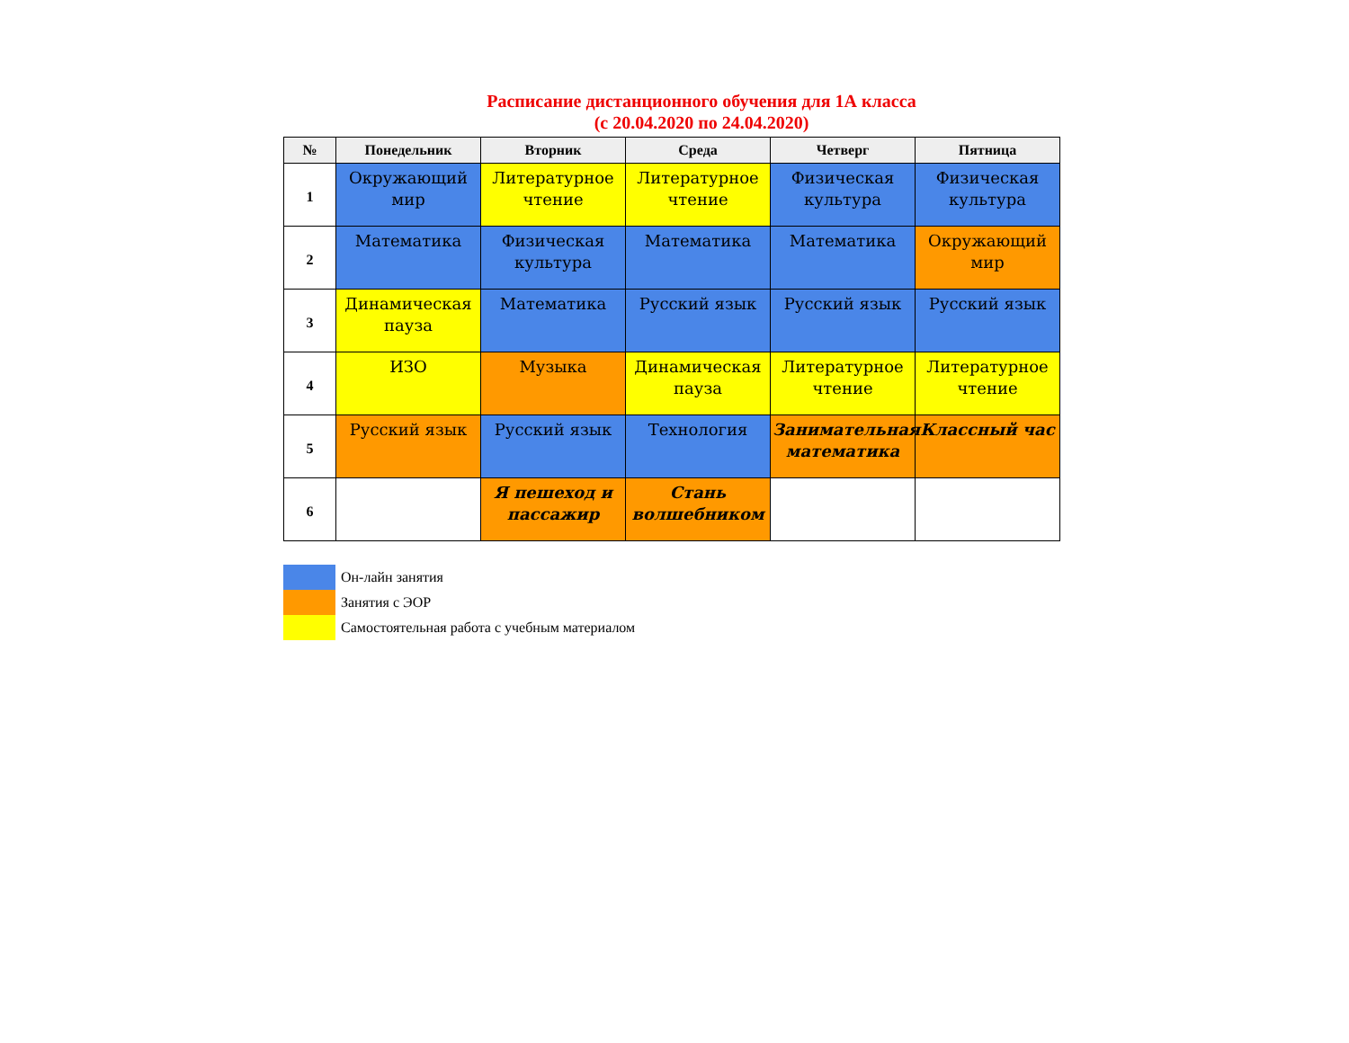Расписание дистанционного обучения для 1А класса
(с 20.04.2020 по 24.04.2020)
| № | Понедельник | Вторник | Среда | Четверг | Пятница |
| --- | --- | --- | --- | --- | --- |
| 1 | Окружающий мир | Литературное чтение | Литературное чтение | Физическая культура | Физическая культура |
| 2 | Математика | Физическая культура | Математика | Математика | Окружающий мир |
| 3 | Динамическая пауза | Математика | Русский язык | Русский язык | Русский язык |
| 4 | ИЗО | Музыка | Динамическая пауза | Литературное чтение | Литературное чтение |
| 5 | Русский язык | Русский язык | Технология | Занимательная математика | Классный час |
| 6 | | Я пешеход и пассажир | Стань волшебником | | |
Он-лайн занятия
Занятия с ЭОР
Самостоятельная работа с учебным материалом